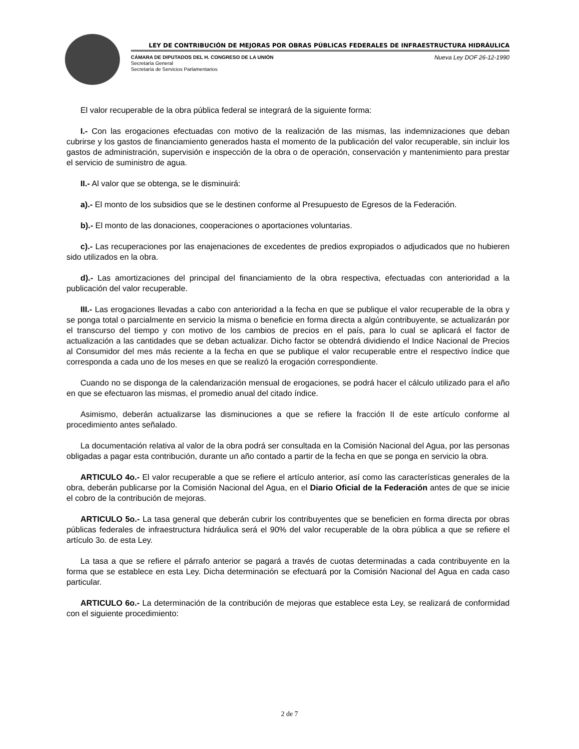LEY DE CONTRIBUCIÓN DE MEJORAS POR OBRAS PÚBLICAS FEDERALES DE INFRAESTRUCTURA HIDRÁULICA
CÁMARA DE DIPUTADOS DEL H. CONGRESO DE LA UNIÓN
Secretaría General
Secretaría de Servicios Parlamentarios
Nueva Ley DOF 26-12-1990
El valor recuperable de la obra pública federal se integrará de la siguiente forma:
I.- Con las erogaciones efectuadas con motivo de la realización de las mismas, las indemnizaciones que deban cubrirse y los gastos de financiamiento generados hasta el momento de la publicación del valor recuperable, sin incluir los gastos de administración, supervisión e inspección de la obra o de operación, conservación y mantenimiento para prestar el servicio de suministro de agua.
II.- Al valor que se obtenga, se le disminuirá:
a).- El monto de los subsidios que se le destinen conforme al Presupuesto de Egresos de la Federación.
b).- El monto de las donaciones, cooperaciones o aportaciones voluntarias.
c).- Las recuperaciones por las enajenaciones de excedentes de predios expropiados o adjudicados que no hubieren sido utilizados en la obra.
d).- Las amortizaciones del principal del financiamiento de la obra respectiva, efectuadas con anterioridad a la publicación del valor recuperable.
III.- Las erogaciones llevadas a cabo con anterioridad a la fecha en que se publique el valor recuperable de la obra y se ponga total o parcialmente en servicio la misma o beneficie en forma directa a algún contribuyente, se actualizarán por el transcurso del tiempo y con motivo de los cambios de precios en el país, para lo cual se aplicará el factor de actualización a las cantidades que se deban actualizar. Dicho factor se obtendrá dividiendo el Indice Nacional de Precios al Consumidor del mes más reciente a la fecha en que se publique el valor recuperable entre el respectivo índice que corresponda a cada uno de los meses en que se realizó la erogación correspondiente.
Cuando no se disponga de la calendarización mensual de erogaciones, se podrá hacer el cálculo utilizado para el año en que se efectuaron las mismas, el promedio anual del citado índice.
Asimismo, deberán actualizarse las disminuciones a que se refiere la fracción II de este artículo conforme al procedimiento antes señalado.
La documentación relativa al valor de la obra podrá ser consultada en la Comisión Nacional del Agua, por las personas obligadas a pagar esta contribución, durante un año contado a partir de la fecha en que se ponga en servicio la obra.
ARTICULO 4o.- El valor recuperable a que se refiere el artículo anterior, así como las características generales de la obra, deberán publicarse por la Comisión Nacional del Agua, en el Diario Oficial de la Federación antes de que se inicie el cobro de la contribución de mejoras.
ARTICULO 5o.- La tasa general que deberán cubrir los contribuyentes que se beneficien en forma directa por obras públicas federales de infraestructura hidráulica será el 90% del valor recuperable de la obra pública a que se refiere el artículo 3o. de esta Ley.
La tasa a que se refiere el párrafo anterior se pagará a través de cuotas determinadas a cada contribuyente en la forma que se establece en esta Ley. Dicha determinación se efectuará por la Comisión Nacional del Agua en cada caso particular.
ARTICULO 6o.- La determinación de la contribución de mejoras que establece esta Ley, se realizará de conformidad con el siguiente procedimiento:
2 de 7